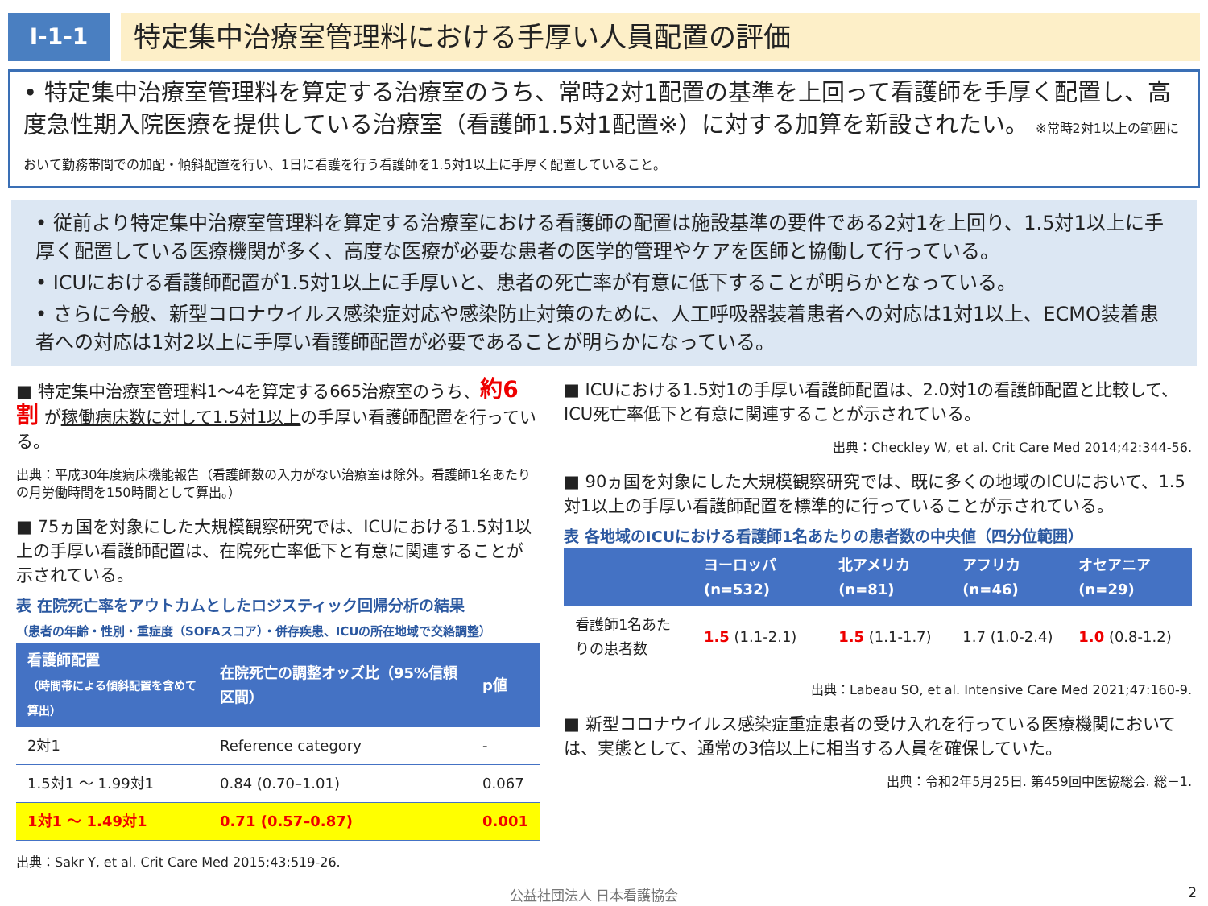Ⅰ-1-1
特定集中治療室管理料における手厚い人員配置の評価
• 特定集中治療室管理料を算定する治療室のうち、常時2対1配置の基準を上回って看護師を手厚く配置し、高度急性期入院医療を提供している治療室（看護師1.5対1配置※）に対する加算を新設されたい。 ※常時2対1以上の範囲において勤務帯間での加配・傾斜配置を行い、1日に看護を行う看護師を1.5対1以上に手厚く配置していること。
• 従前より特定集中治療室管理料を算定する治療室における看護師の配置は施設基準の要件である2対1を上回り、1.5対1以上に手厚く配置している医療機関が多く、高度な医療が必要な患者の医学的管理やケアを医師と協働して行っている。
• ICUにおける看護師配置が1.5対1以上に手厚いと、患者の死亡率が有意に低下することが明らかとなっている。
• さらに今般、新型コロナウイルス感染症対応や感染防止対策のために、人工呼吸器装着患者への対応は1対1以上、ECMO装着患者への対応は1対2以上に手厚い看護師配置が必要であることが明らかになっている。
■ 特定集中治療室管理料1～4を算定する665治療室のうち、約6割 が稼働病床数に対して1.5対1以上の手厚い看護師配置を行っている。
出典：平成30年度病床機能報告（看護師数の入力がない治療室は除外。看護師1名あたりの月労働時間を150時間として算出。）
■ 75ヵ国を対象にした大規模観察研究では、ICUにおける1.5対1以上の手厚い看護師配置は、在院死亡率低下と有意に関連することが示されている。
表 在院死亡率をアウトカムとしたロジスティック回帰分析の結果
（患者の年齢・性別・重症度（SOFAスコア）・併存疾患、ICUの所在地域で交絡調整）
| 看護師配置 （時間帯による傾斜配置を含めて算出） | 在院死亡の調整オッズ比（95%信頼区間） | p値 |
| --- | --- | --- |
| 2対1 | Reference category | - |
| 1.5対1 ～ 1.99対1 | 0.84 (0.70–1.01) | 0.067 |
| 1対1 ～ 1.49対1 | 0.71 (0.57–0.87) | 0.001 |
出典：Sakr Y, et al. Crit Care Med 2015;43:519-26.
■ ICUにおける1.5対1の手厚い看護師配置は、2.0対1の看護師配置と比較して、ICU死亡率低下と有意に関連することが示されている。
出典：Checkley W, et al. Crit Care Med 2014;42:344-56.
■ 90ヵ国を対象にした大規模観察研究では、既に多くの地域のICUにおいて、1.5対1以上の手厚い看護師配置を標準的に行っていることが示されている。
表 各地域のICUにおける看護師1名あたりの患者数の中央値（四分位範囲）
| | ヨーロッパ (n=532) | 北アメリカ (n=81) | アフリカ (n=46) | オセアニア (n=29) |
| --- | --- | --- | --- | --- |
| 看護師1名あたりの患者数 | 1.5 (1.1-2.1) | 1.5 (1.1-1.7) | 1.7 (1.0-2.4) | 1.0 (0.8-1.2) |
出典：Labeau SO, et al. Intensive Care Med 2021;47:160-9.
■ 新型コロナウイルス感染症重症患者の受け入れを行っている医療機関においては、実態として、通常の3倍以上に相当する人員を確保していた。
出典：令和2年5月25日. 第459回中医協総会. 総－1.
公益社団法人 日本看護協会 2